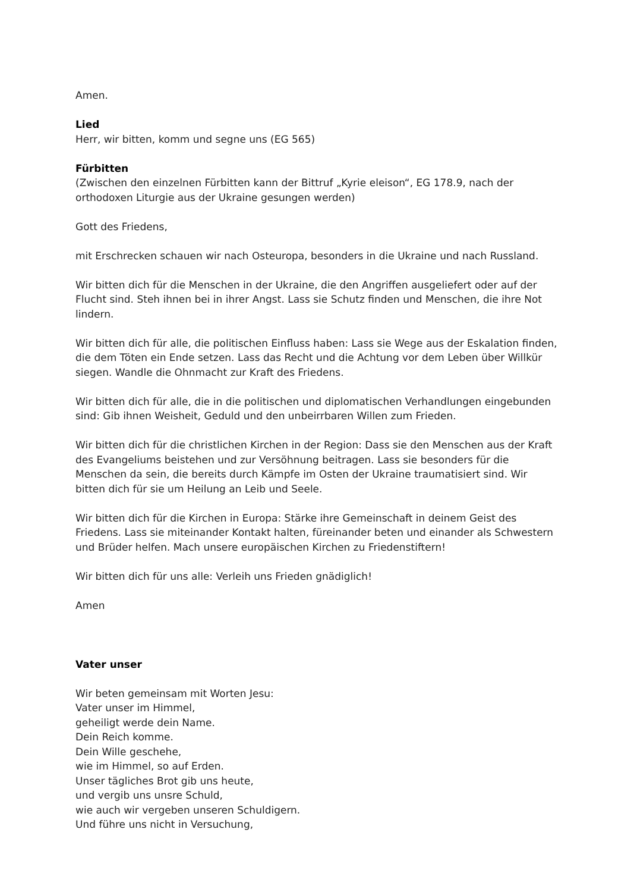Amen.
Lied
Herr, wir bitten, komm und segne uns (EG 565)
Fürbitten
(Zwischen den einzelnen Fürbitten kann der Bittruf „Kyrie eleison“, EG 178.9, nach der orthodoxen Liturgie aus der Ukraine gesungen werden)
Gott des Friedens,
mit Erschrecken schauen wir nach Osteuropa, besonders in die Ukraine und nach Russland.
Wir bitten dich für die Menschen in der Ukraine, die den Angriffen ausgeliefert oder auf der Flucht sind. Steh ihnen bei in ihrer Angst. Lass sie Schutz finden und Menschen, die ihre Not lindern.
Wir bitten dich für alle, die politischen Einfluss haben: Lass sie Wege aus der Eskalation finden, die dem Töten ein Ende setzen. Lass das Recht und die Achtung vor dem Leben über Willkür siegen. Wandle die Ohnmacht zur Kraft des Friedens.
Wir bitten dich für alle, die in die politischen und diplomatischen Verhandlungen eingebunden sind: Gib ihnen Weisheit, Geduld und den unbeirrbaren Willen zum Frieden.
Wir bitten dich für die christlichen Kirchen in der Region: Dass sie den Menschen aus der Kraft des Evangeliums beistehen und zur Versöhnung beitragen. Lass sie besonders für die Menschen da sein, die bereits durch Kämpfe im Osten der Ukraine traumatisiert sind. Wir bitten dich für sie um Heilung an Leib und Seele.
Wir bitten dich für die Kirchen in Europa: Stärke ihre Gemeinschaft in deinem Geist des Friedens. Lass sie miteinander Kontakt halten, füreinander beten und einander als Schwestern und Brüder helfen. Mach unsere europäischen Kirchen zu Friedenstiftern!
Wir bitten dich für uns alle: Verleih uns Frieden gnädiglich!
Amen
Vater unser
Wir beten gemeinsam mit Worten Jesu:
Vater unser im Himmel,
geheiligt werde dein Name.
Dein Reich komme.
Dein Wille geschehe,
wie im Himmel, so auf Erden.
Unser tägliches Brot gib uns heute,
und vergib uns unsre Schuld,
wie auch wir vergeben unseren Schuldigern.
Und führe uns nicht in Versuchung,